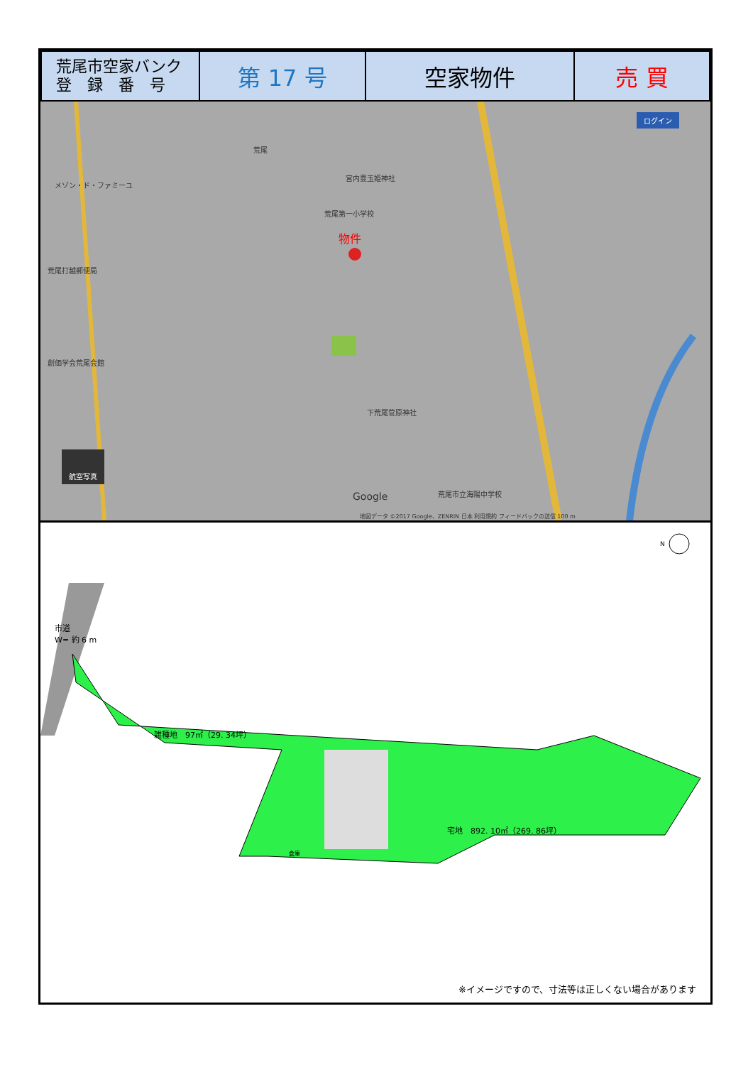| 荒尾市空家バンク 登 録 番 号 | 第 17 号 | 空家物件 | 売 買 |
物件
メゾン・ド・ファミーユ
荒尾
宮内豊玉姫神社
荒尾第一小学校
荒尾打越郵便局
創価学会荒尾会館
下荒尾菅原神社
荒尾市立海陽中学校
Google
地図データ ©2017 Google、ZENRIN 日本 利用規約 フィードバックの送信 100 m
ログイン
航空写真
市道
W= 約 6 m
雑種地　97㎡（29. 34坪）
宅地　892. 10㎡（269. 86坪）
倉庫
N
※イメージですので、寸法等は正しくない場合があります